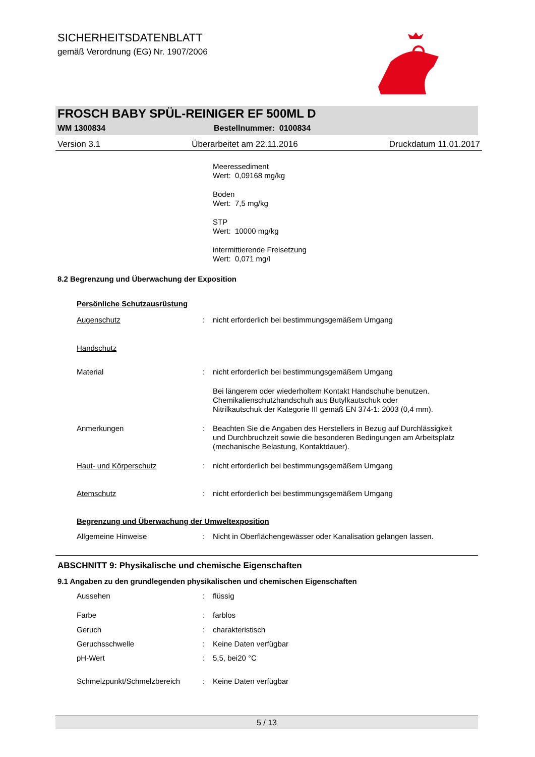SICHERHEITSDATENBLATT
gemäß Verordnung (EG) Nr. 1907/2006
FROSCH BABY SPÜL-REINIGER EF 500ML D
WM 1300834 Bestellnummer: 0100834
Version 3.1 Überarbeitet am 22.11.2016 Druckdatum 11.01.2017
Meeressediment
Wert: 0,09168 mg/kg
Boden
Wert: 7,5 mg/kg
STP
Wert: 10000 mg/kg
intermittierende Freisetzung
Wert: 0,071 mg/l
8.2 Begrenzung und Überwachung der Exposition
Persönliche Schutzausrüstung
Augenschutz: nicht erforderlich bei bestimmungsgemäßem Umgang
Handschutz
Material: nicht erforderlich bei bestimmungsgemäßem Umgang
Bei längerem oder wiederholtem Kontakt Handschuhe benutzen.
Chemikalienschutzhandschuh aus Butylkautschuk oder
Nitrilkautschuk der Kategorie III gemäß EN 374-1: 2003 (0,4 mm).
Anmerkungen: Beachten Sie die Angaben des Herstellers in Bezug auf Durchlässigkeit und Durchbruchzeit sowie die besonderen Bedingungen am Arbeitsplatz (mechanische Belastung, Kontaktdauer).
Haut- und Körperschutz: nicht erforderlich bei bestimmungsgemäßem Umgang
Atemschutz: nicht erforderlich bei bestimmungsgemäßem Umgang
Begrenzung und Überwachung der Umweltexposition
Allgemeine Hinweise: Nicht in Oberflächengewässer oder Kanalisation gelangen lassen.
ABSCHNITT 9: Physikalische und chemische Eigenschaften
9.1 Angaben zu den grundlegenden physikalischen und chemischen Eigenschaften
Aussehen: flüssig
Farbe: farblos
Geruch: charakteristisch
Geruchsschwelle: Keine Daten verfügbar
pH-Wert: 5,5, bei20 °C
Schmelzpunkt/Schmelzbereich: Keine Daten verfügbar
5 / 13